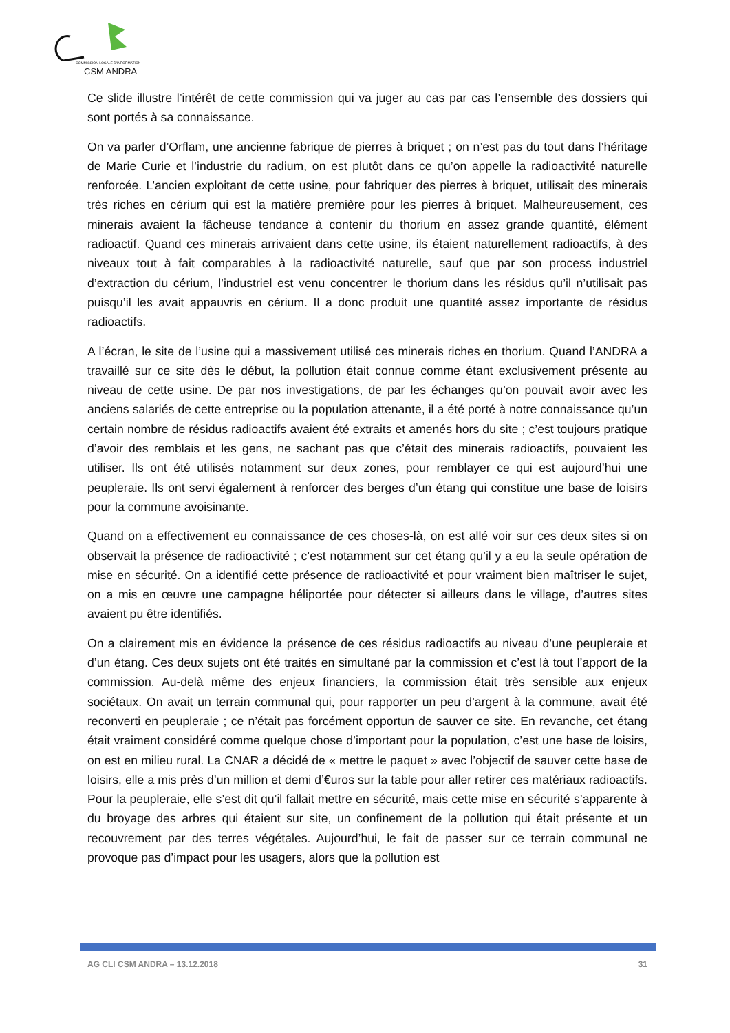COMMISSION LOCALE D'INFORMATION
CSM ANDRA
Ce slide illustre l’intérêt de cette commission qui va juger au cas par cas l’ensemble des dossiers qui sont portés à sa connaissance.
On va parler d’Orflam, une ancienne fabrique de pierres à briquet ; on n’est pas du tout dans l’héritage de Marie Curie et l’industrie du radium, on est plutôt dans ce qu’on appelle la radioactivité naturelle renforcée. L’ancien exploitant de cette usine, pour fabriquer des pierres à briquet, utilisait des minerais très riches en cérium qui est la matière première pour les pierres à briquet. Malheureusement, ces minerais avaient la fâcheuse tendance à contenir du thorium en assez grande quantité, élément radioactif. Quand ces minerais arrivaient dans cette usine, ils étaient naturellement radioactifs, à des niveaux tout à fait comparables à la radioactivité naturelle, sauf que par son process industriel d’extraction du cérium, l’industriel est venu concentrer le thorium dans les résidus qu’il n’utilisait pas puisqu’il les avait appauvris en cérium. Il a donc produit une quantité assez importante de résidus radioactifs.
A l’écran, le site de l’usine qui a massivement utilisé ces minerais riches en thorium. Quand l’ANDRA a travaillé sur ce site dès le début, la pollution était connue comme étant exclusivement présente au niveau de cette usine. De par nos investigations, de par les échanges qu’on pouvait avoir avec les anciens salariés de cette entreprise ou la population attenante, il a été porté à notre connaissance qu’un certain nombre de résidus radioactifs avaient été extraits et amenés hors du site ; c’est toujours pratique d’avoir des remblais et les gens, ne sachant pas que c’était des minerais radioactifs, pouvaient les utiliser. Ils ont été utilisés notamment sur deux zones, pour remblayer ce qui est aujourd’hui une peupleraie. Ils ont servi également à renforcer des berges d’un étang qui constitue une base de loisirs pour la commune avoisinante.
Quand on a effectivement eu connaissance de ces choses-là, on est allé voir sur ces deux sites si on observait la présence de radioactivité ; c’est notamment sur cet étang qu’il y a eu la seule opération de mise en sécurité. On a identifié cette présence de radioactivité et pour vraiment bien maîtriser le sujet, on a mis en œuvre une campagne héliportée pour détecter si ailleurs dans le village, d’autres sites avaient pu être identifiés.
On a clairement mis en évidence la présence de ces résidus radioactifs au niveau d’une peupleraie et d’un étang. Ces deux sujets ont été traités en simultané par la commission et c’est là tout l’apport de la commission. Au-delà même des enjeux financiers, la commission était très sensible aux enjeux sociétaux. On avait un terrain communal qui, pour rapporter un peu d’argent à la commune, avait été reconverti en peupleraie ; ce n’était pas forcément opportun de sauver ce site. En revanche, cet étang était vraiment considéré comme quelque chose d’important pour la population, c’est une base de loisirs, on est en milieu rural. La CNAR a décidé de « mettre le paquet » avec l’objectif de sauver cette base de loisirs, elle a mis près d’un million et demi d’€uros sur la table pour aller retirer ces matériaux radioactifs. Pour la peupleraie, elle s’est dit qu’il fallait mettre en sécurité, mais cette mise en sécurité s’apparente à du broyage des arbres qui étaient sur site, un confinement de la pollution qui était présente et un recouvrement par des terres végétales. Aujourd’hui, le fait de passer sur ce terrain communal ne provoque pas d’impact pour les usagers, alors que la pollution est
AG CLI CSM ANDRA – 13.12.2018 31